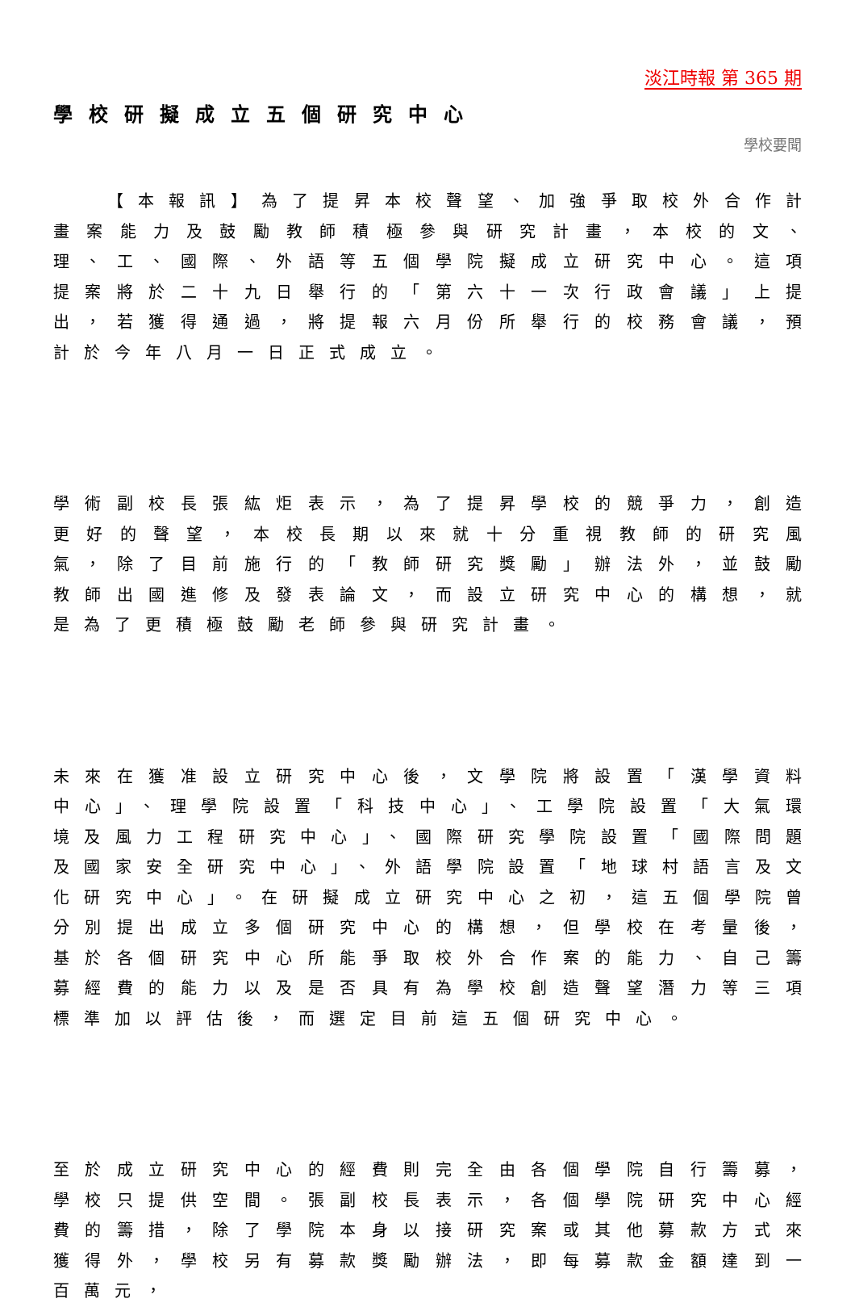淡江時報 第 365 期
學校研擬成立五個研究中心
學校要聞
　　【本報訊】為了提昇本校聲望、加強爭取校外合作計畫案能力及鼓勵教師積極參與研究計畫，本校的文、理、工、國際、外語等五個學院擬成立研究中心。這項提案將於二十九日舉行的「第六十一次行政會議」上提出，若獲得通過，將提報六月份所舉行的校務會議，預計於今年八月一日正式成立。
學術副校長張紘炬表示，為了提昇學校的競爭力，創造更好的聲望，本校長期以來就十分重視教師的研究風氣，除了目前施行的「教師研究獎勵」辦法外，並鼓勵教師出國進修及發表論文，而設立研究中心的構想，就是為了更積極鼓勵老師參與研究計畫。
未來在獲准設立研究中心後，文學院將設置「漢學資料中心」、理學院設置「科技中心」、工學院設置「大氣環境及風力工程研究中心」、國際研究學院設置「國際問題及國家安全研究中心」、外語學院設置「地球村語言及文化研究中心」。在研擬成立研究中心之初，這五個學院曾分別提出成立多個研究中心的構想，但學校在考量後，基於各個研究中心所能爭取校外合作案的能力、自己籌募經費的能力以及是否具有為學校創造聲望潛力等三項標準加以評估後，而選定目前這五個研究中心。
至於成立研究中心的經費則完全由各個學院自行籌募，學校只提供空間。張副校長表示，各個學院研究中心經費的籌措，除了學院本身以接研究案或其他募款方式來獲得外，學校另有募款獎勵辦法，即每募款金額達到一百萬元，